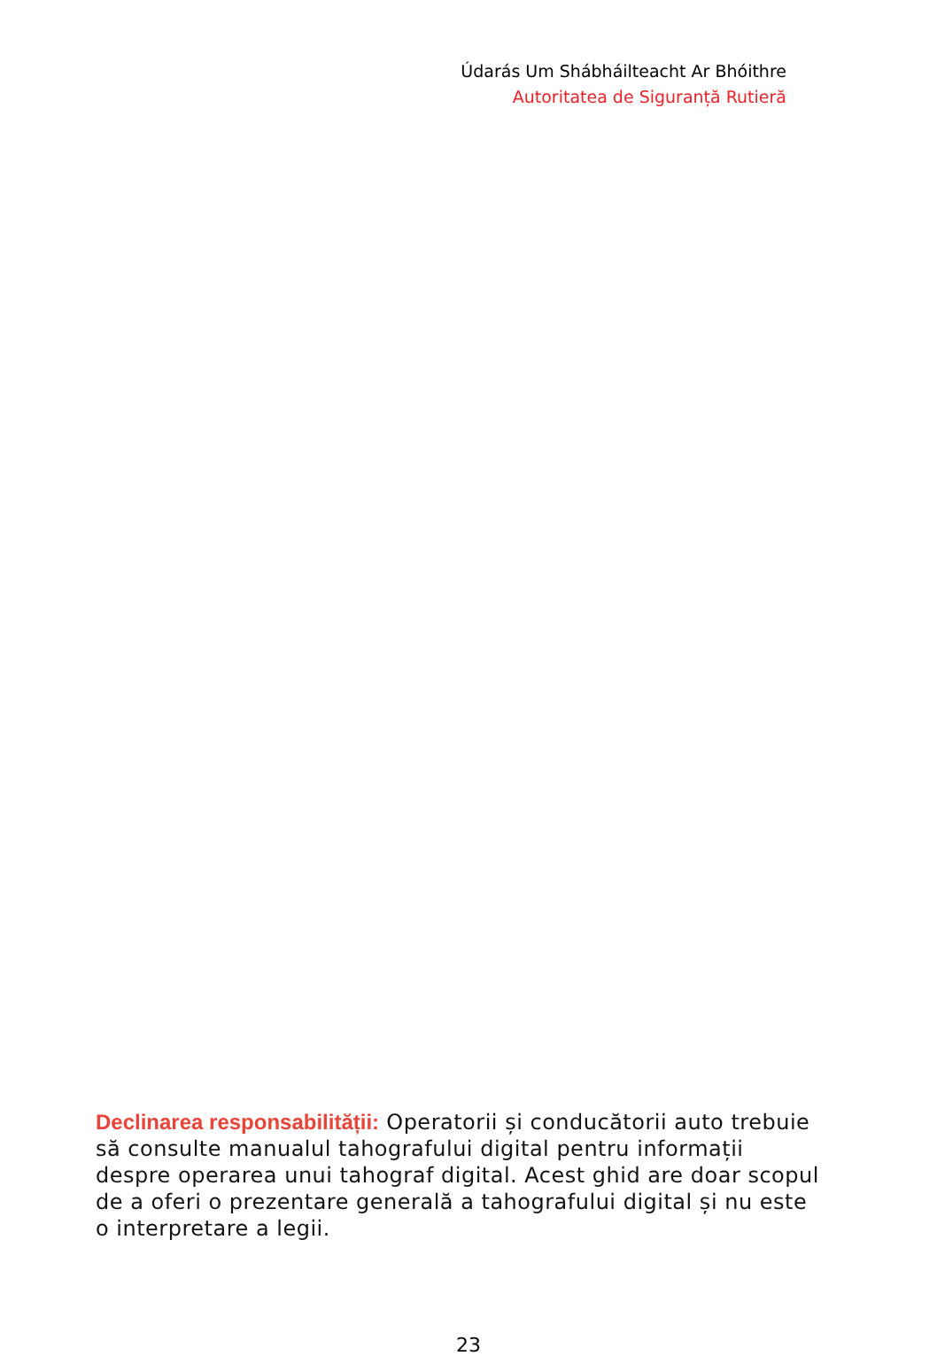Údarás Um Shábháilteacht Ar Bhóithre
Autoritatea de Siguranță Rutieră
Declinarea responsabilității: Operatorii și conducătorii auto trebuie să consulte manualul tahografului digital pentru informații despre operarea unui tahograf digital. Acest ghid are doar scopul de a oferi o prezentare generală a tahografului digital și nu este o interpretare a legii.
23